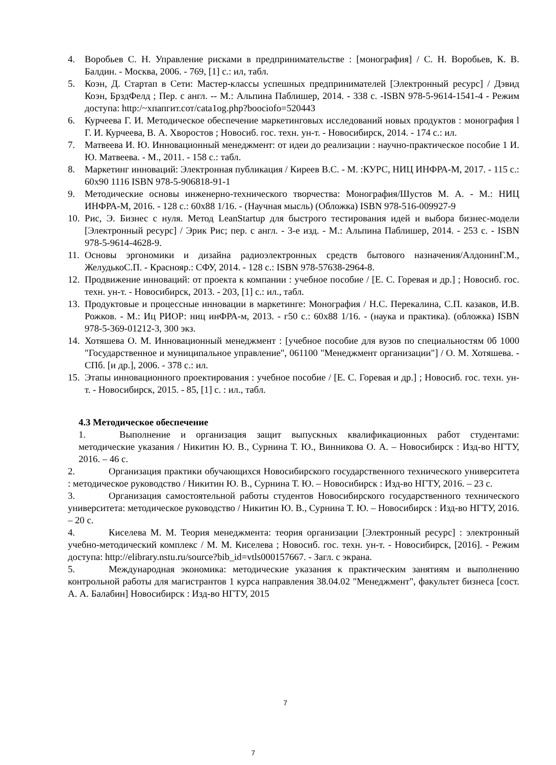4. Воробьев С. Н. Управление рисками в предпринимательстве : [монография] / С. Н. Воробьев, К. В. Балдин. - Москва, 2006. - 769, [1] с.: ил, табл.
5. Коэн, Д. Стартап в Сети: Мастер-классы успешных предпринимателей [Электронный ресурс] / Дэвид Коэн, БрздФелд ; Пер. с англ. -- М.: Альпина Паблишер, 2014. - 338 с. -ISBN 978-5-9614-1541-4 - Режим доступа: http:/~xпапгит.cот/cata1og.php?boociofo=520443
6. Курчеева Г. И. Методическое обеспечение маркетинговых исследований новых продуктов : монография l Г. И. Курчеева, В. А. Хворостов ; Новосиб. гос. техн. ун-т. - Новосибирск, 2014. - 174 с.: ил.
7. Матвеева И. Ю. Инновационный менеджмент: от идеи до реализации : научно-практическое пособие 1 И. Ю. Матвеева. - М., 2011. - 158 с.: табл.
8. Маркетинг инноваций: Электронная публикация / Киреев В.С. - М. :КУРС, НИЦ ИНФРА-М, 2017. - 115 с.: 60x90 1116 ISBN 978-5-906818-91-1
9. Методические основы инженерно-технического творчества: Монография/Шустов М. А. - М.: НИЦ ИНФРА-М, 2016. - 128 с.: 60x88 1/16. - (Научная мысль) (Обложка) ISBN 978-516-009927-9
10. Рис, Э. Бизнес с нуля. Метод LeanStartup для быстрого тестирования идей и выбора бизнес-модели [Электронный ресурс] / Эрик Рис; пер. с англ. - 3-е изд. - М.: Альпина Паблишер, 2014. - 253 с. - ISBN 978-5-9614-4628-9.
11. Основы эргономики и дизайна радиоэлектронных средств бытового назначения/АлдонинГ.М., ЖелудькоС.П. - Краснояр.: СФУ, 2014. - 128 с.: ISBN 978-57638-2964-8.
12. Продвижение инноваций: от проекта к компании : учебное пособие / [Е. С. Горевая и др.] ; Новосиб. гос. техн. ун-т. - Новосибирск, 2013. - 203, [1] с.: ил., табл.
13. Продуктовые и процессные инновации в маркетинге: Монография / Н.С. Перекалина, С.П. казаков, И.В. Рожков. - М.: Иц РИОР: ниц инФРА-м, 2013. - г50 с.: 60x88 1/16. - (наука и практика). (обложка) ISBN 978-5-369-01212-3, 300 экз.
14. Хотяшева О. М. Инновационный менеджмент : [учебное пособие для вузов по специальностям 0б 1000 "Государственное и муниципальное управление", 061100 "Менеджмент организации"] / О. М. Хотяшева. - СПб. [и др.], 2006. - 378 с.: ил.
15. Этапы инновационного проектирования : учебное пособие / [Е. С. Горевая и др.] ; Новосиб. гос. техн. ун-т. - Новосибирск, 2015. - 85, [1] с. : ил., табл.
4.3 Методическое обеспечение
1. Выполнение и организация защит выпускных квалификационных работ студентами: методические указания / Никитин Ю. В., Сурнина Т. Ю., Винникова О. А. – Новосибирск : Изд-во НГТУ, 2016. – 46 с.
2. Организация практики обучающихся Новосибирского государственного технического университета : методическое руководство / Никитин Ю. В., Сурнина Т. Ю. – Новосибирск : Изд-во НГТУ, 2016. – 23 с.
3. Организация самостоятельной работы студентов Новосибирского государственного технического университета: методическое руководство / Никитин Ю. В., Сурнина Т. Ю. – Новосибирск : Изд-во НГТУ, 2016. – 20 с.
4. Киселева М. М. Теория менеджмента: теория организации [Электронный ресурс] : электронный учебно-методический комплекс / М. М. Киселева ; Новосиб. гос. техн. ун-т. - Новосибирск, [2016]. - Режим доступа: http://elibrary.nstu.ru/source?bib_id=vtls000157667. - Загл. с экрана.
5. Международная экономика: методические указания к практическим занятиям и выполнению контрольной работы для магистрантов 1 курса направления 38.04.02 "Менеджмент", факультет бизнеса [сост. А. А. Балабин] Новосибирск : Изд-во НГТУ, 2015
7
7